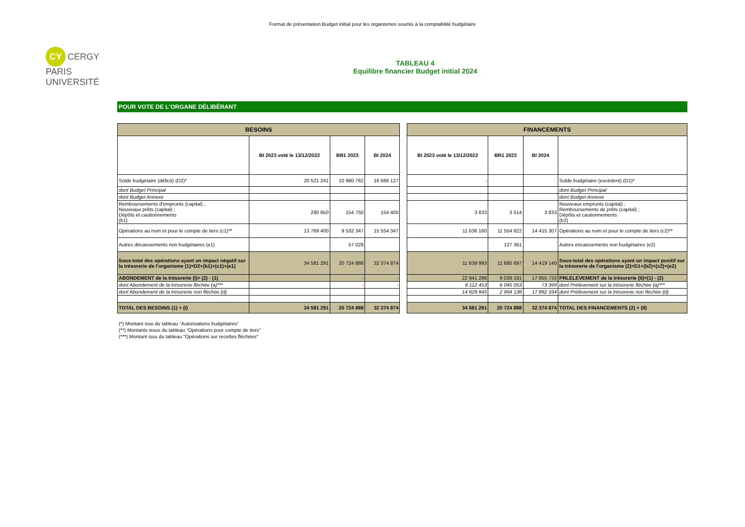Format de présentation Budget initial pour les organismes soumis à la comptabilité budgétaire
CY CERGY PARIS UNIVERSITÉ
TABLEAU 4
Equilibre financier Budget initial 2024
POUR VOTE DE L'ORGANE DÉLIBÉRANT
| BESOINS | | | | | FINANCEMENTS | | | |
| | BI 2023 voté le 13/12/2022 | BR1 2023 | BI 2024 | | BI 2023 voté le 13/12/2022 | BR1 2023 | BI 2024 | |
| Solde budgétaire (déficit) (D2)* | 20 521 241 | 10 980 762 | 16 666 127 | | - | | | Solde budgétaire (excédent) (D1)* |
| dont Budget Principal | | | | | | | | dont Budget Principal |
| dont Budget Annexe | | | | | | | | dont Budget Annexe |
| Remboursements d'emprunts (capital) ; Nouveaux prêts (capital) ; Dépôts et cautionnements (b1) | 290 650 | 154 750 | 154 400 | | 3 833 | 3 514 | 3 833 | Nouveaux emprunts (capital) ; Remboursements de prêts (capital) ; Dépôts et cautionnements (b2) |
| Opérations au nom et pour le compte de tiers (c1)** | 13 769 400 | 9 532 347 | 15 554 347 | | 11 636 160 | 11 554 822 | 14 415 307 | Opérations au nom et pour le compte de tiers (c2)** |
| Autres décaissements non budgétaires (e1) | | 57 029 | | | | 127 361 | | Autres encaissements non budgétaires (e2) |
| Sous-total des opérations ayant un impact négatif sur la trésorerie de l'organisme (1)=D2+(b1)+(c1)+(e1) | 34 581 291 | 20 724 888 | 32 374 874 | | 11 639 993 | 11 685 697 | 14 419 140 | Sous-total des opérations ayant un impact positif sur la trésorerie de l'organisme (2)=D1+(b2)+(c2)+(e2) |
| ABONDEMENT de la trésorerie (I)= (2) - (1) | | - | - | | 22 941 298 | 9 039 191 | 17 955 733 | PRLELEVEMENT de la trésorerie (II)=(1) - (2) |
| dont Abondement de la trésorerie fléchée (a)*** | | - | - | | 8 112 453 | 6 045 053 | 73 399 | dont Prélèvement sur la trésorerie fléchée (a)*** |
| dont Abondement de la trésorerie non fléchée (d) | | | | | 14 828 845 | 2 994 138 | 17 882 334 | dont Prélèvement sur la trésorerie non fléchée (d) |
| TOTAL DES BESOINS (1) + (I) | 34 581 291 | 20 724 888 | 32 374 874 | | 34 581 291 | 20 724 888 | 32 374 874 | TOTAL DES FINANCEMENTS (2) + (II) |
(*) Montant issu du tableau "Autorisations budgétaires"
(**) Montants issus du tableau "Opérations pour compte de tiers"
(***) Montant issu du tableau "Opérations sur recettes fléchées"